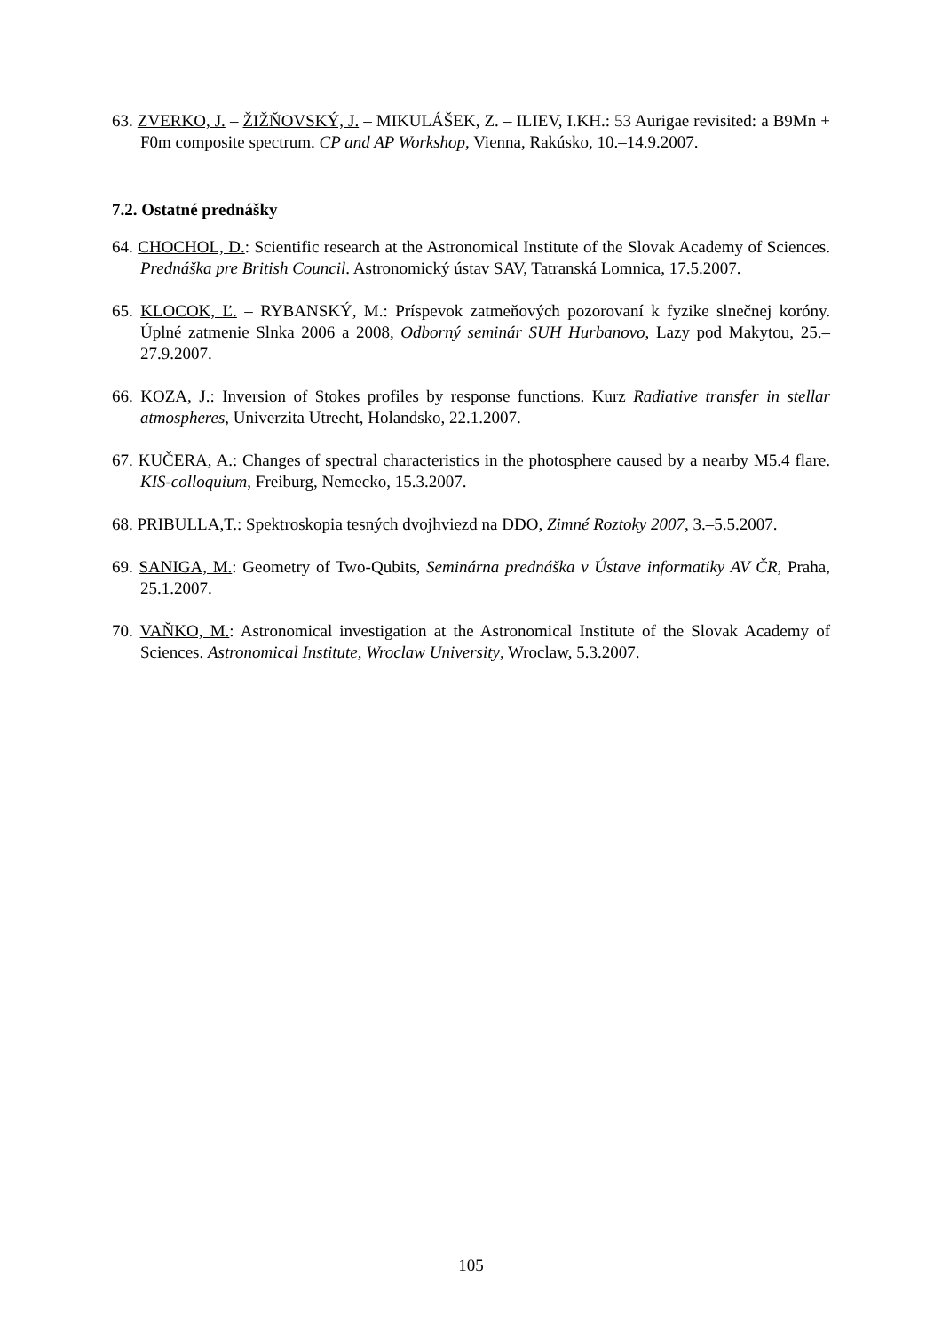63. ZVERKO, J. – ŽIŽŇOVSKÝ, J. – MIKULÁŠEK, Z. – ILIEV, I.KH.: 53 Aurigae revisited: a B9Mn + F0m composite spectrum. CP and AP Workshop, Vienna, Rakúsko, 10.–14.9.2007.
7.2. Ostatné prednášky
64. CHOCHOL, D.: Scientific research at the Astronomical Institute of the Slovak Academy of Sciences. Prednáška pre British Council. Astronomický ústav SAV, Tatranská Lomnica, 17.5.2007.
65. KLOCOK, Ľ. – RYBANSKÝ, M.: Príspevok zatmeňových pozorovaní k fyzike slnečnej koróny. Úplné zatmenie Slnka 2006 a 2008, Odborný seminár SUH Hurbanovo, Lazy pod Makytou, 25.–27.9.2007.
66. KOZA, J.: Inversion of Stokes profiles by response functions. Kurz Radiative transfer in stellar atmospheres, Univerzita Utrecht, Holandsko, 22.1.2007.
67. KUČERA, A.: Changes of spectral characteristics in the photosphere caused by a nearby M5.4 flare. KIS-colloquium, Freiburg, Nemecko, 15.3.2007.
68. PRIBULLA,T.: Spektroskopia tesných dvojhviezd na DDO, Zimné Roztoky 2007, 3.–5.5.2007.
69. SANIGA, M.: Geometry of Two-Qubits, Seminárna prednáška v Ústave informatiky AV ČR, Praha, 25.1.2007.
70. VAŇKO, M.: Astronomical investigation at the Astronomical Institute of the Slovak Academy of Sciences. Astronomical Institute, Wroclaw University, Wroclaw, 5.3.2007.
105